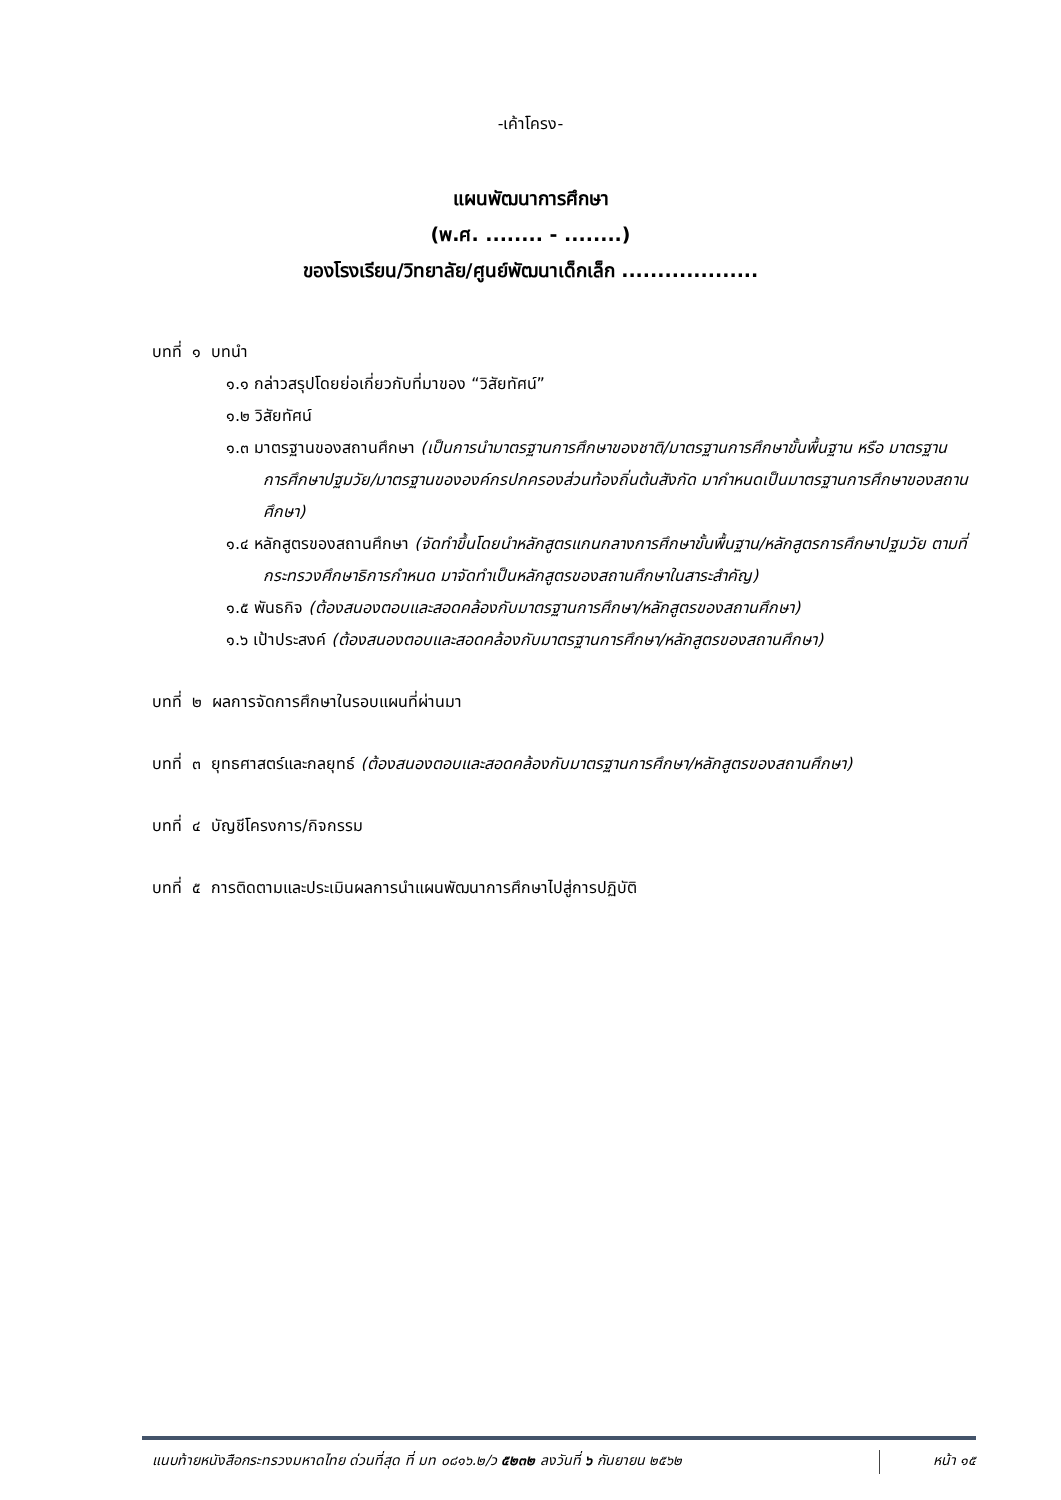-เค้าโครง-
แผนพัฒนาการศึกษา
(พ.ศ. ........ - ........)
ของโรงเรียน/วิทยาลัย/ศูนย์พัฒนาเด็กเล็ก ...................
บทที่ ๑ บทนำ
๑.๑ กล่าวสรุปโดยย่อเกี่ยวกับที่มาของ “วิสัยทัศน์”
๑.๒ วิสัยทัศน์
๑.๓ มาตรฐานของสถานศึกษา (เป็นการนำมาตรฐานการศึกษาของชาติ/มาตรฐานการศึกษาขั้นพื้นฐาน หรือ มาตรฐานการศึกษาปฐมวัย/มาตรฐานขององค์กรปกครองส่วนท้องถิ่นต้นสังกัด มากำหนดเป็นมาตรฐานการศึกษาของสถานศึกษา)
๑.๔ หลักสูตรของสถานศึกษา (จัดทำขึ้นโดยนำหลักสูตรแกนกลางการศึกษาขั้นพื้นฐาน/หลักสูตรการศึกษาปฐมวัย ตามที่กระทรวงศึกษาธิการกำหนด มาจัดทำเป็นหลักสูตรของสถานศึกษาในสาระสำคัญ)
๑.๕ พันธกิจ (ต้องสนองตอบและสอดคล้องกับมาตรฐานการศึกษา/หลักสูตรของสถานศึกษา)
๑.๖ เป้าประสงค์ (ต้องสนองตอบและสอดคล้องกับมาตรฐานการศึกษา/หลักสูตรของสถานศึกษา)
บทที่ ๒ ผลการจัดการศึกษาในรอบแผนที่ผ่านมา
บทที่ ๓ ยุทธศาสตร์และกลยุทธ์ (ต้องสนองตอบและสอดคล้องกับมาตรฐานการศึกษา/หลักสูตรของสถานศึกษา)
บทที่ ๔ บัญชีโครงการ/กิจกรรม
บทที่ ๕ การติดตามและประเมินผลการนำแผนพัฒนาการศึกษาไปสู่การปฏิบัติ
แนบท้ายหนังสือกระทรวงมหาดไทย ด่วนที่สุด ที่ มท ๐๘๑๖.๒/ว ๕๒๓๒ ลงวันที่ ๖ กันยายน ๒๕๖๒
หน้า ๑๕